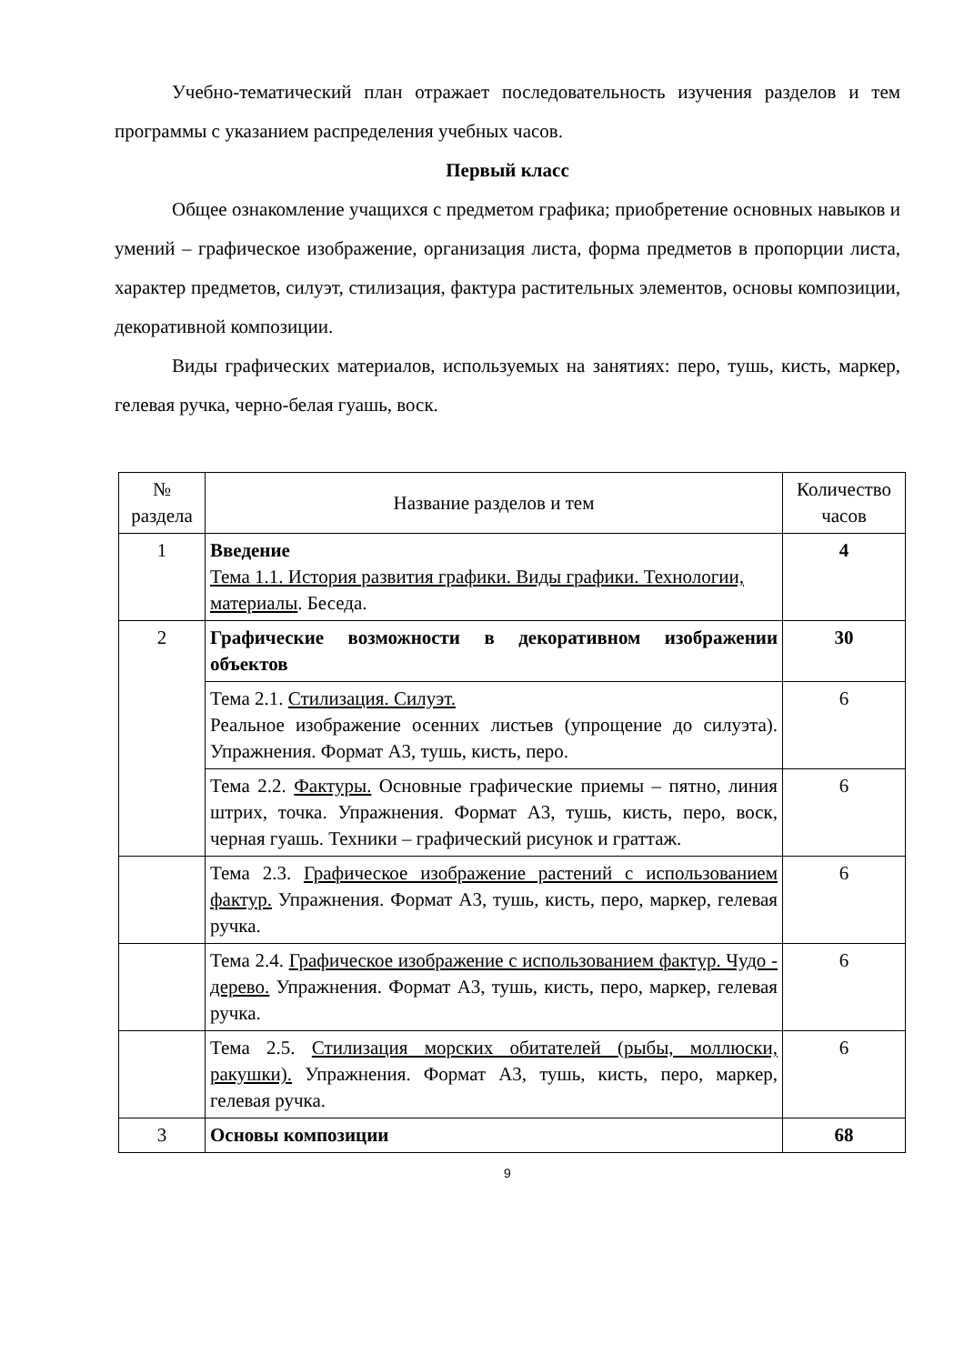Учебно-тематический план отражает последовательность изучения разделов и тем программы с указанием распределения учебных часов.
Первый класс
Общее ознакомление учащихся с предметом графика; приобретение основных навыков и умений – графическое изображение, организация листа, форма предметов в пропорции листа, характер предметов, силуэт, стилизация, фактура растительных элементов, основы композиции, декоративной композиции.
Виды графических материалов, используемых на занятиях: перо, тушь, кисть, маркер, гелевая ручка, черно-белая гуашь, воск.
| № раздела | Название разделов и тем | Количество часов |
| --- | --- | --- |
| 1 | Введение Тема 1.1. История развития графики. Виды графики. Технологии, материалы . Беседа. | 4 |
| 2 | Графические возможности в декоративном изображении объектов | 30 |
| | Тема 2.1. Стилизация. Силуэт. Реальное изображение осенних листьев (упрощение до силуэта). Упражнения. Формат А3, тушь, кисть, перо. | 6 |
| | Тема 2.2. Фактуры. Основные графические приемы – пятно, линия штрих, точка. Упражнения. Формат А3, тушь, кисть, перо, воск, черная гуашь. Техники – графический рисунок и граттаж. | 6 |
| | Тема 2.3. Графическое изображение растений с использованием фактур. Упражнения. Формат А3, тушь, кисть, перо, маркер, гелевая ручка. | 6 |
| | Тема 2.4. Графическое изображение с использованием фактур. Чудо - дерево. Упражнения. Формат А3, тушь, кисть, перо, маркер, гелевая ручка. | 6 |
| | Тема 2.5. Стилизация морских обитателей (рыбы, моллюски, ракушки). Упражнения. Формат А3, тушь, кисть, перо, маркер, гелевая ручка. | 6 |
| 3 | Основы композиции | 68 |
9